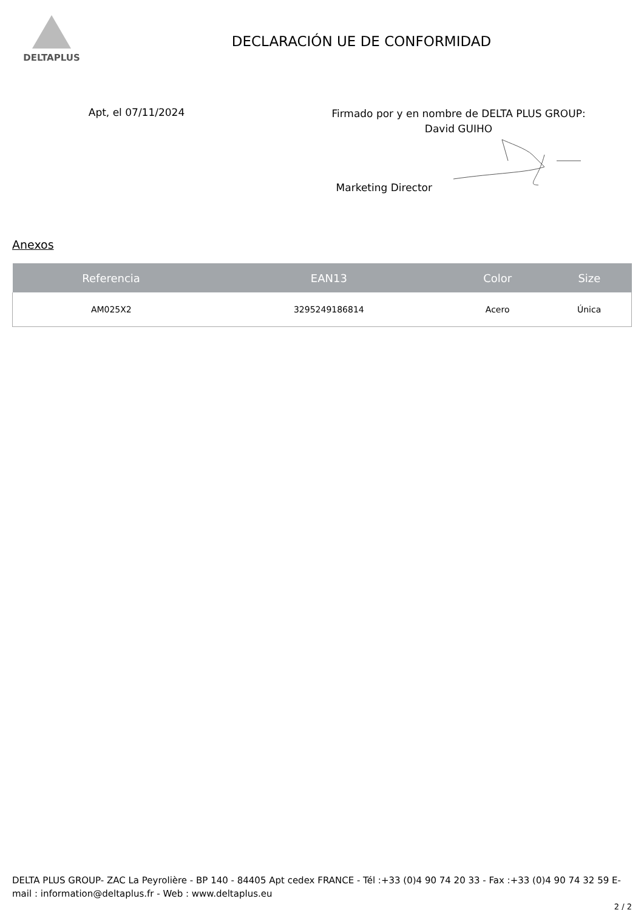DELTAPLUS
DECLARACIÓN UE DE CONFORMIDAD
Apt, el 07/11/2024
Firmado por y en nombre de DELTA PLUS GROUP:
David GUIHO
Marketing Director
Anexos
| Referencia | EAN13 | Color | Size |
| --- | --- | --- | --- |
| AM025X2 | 3295249186814 | Acero | Única |
DELTA PLUS GROUP- ZAC La Peyrolière - BP 140 - 84405 Apt cedex FRANCE - Tél :+33 (0)4 90 74 20 33 - Fax :+33 (0)4 90 74 32 59 E-mail : information@deltaplus.fr - Web : www.deltaplus.eu
2 / 2